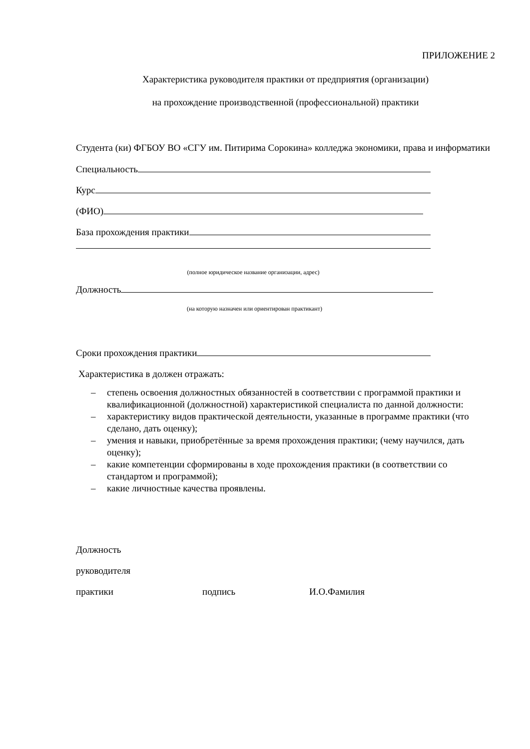ПРИЛОЖЕНИЕ 2
Характеристика руководителя практики от предприятия (организации)
на прохождение производственной (профессиональной) практики
Студента (ки) ФГБОУ ВО «СГУ им. Питирима Сорокина» колледжа экономики, права и информатики
Специальность
Курс
(ФИО)
База прохождения практики
(полное юридическое название организации, адрес)
Должность
(на которую назначен или ориентирован практикант)
Сроки прохождения практики
Характеристика в должен отражать:
– степень освоения должностных обязанностей в соответствии с программой практики и квалификационной (должностной) характеристикой специалиста по данной должности:
– характеристику видов практической деятельности, указанные в программе практики (что сделано, дать оценку);
– умения и навыки, приобретённые за время прохождения практики; (чему научился, дать оценку);
– какие компетенции сформированы в ходе прохождения практики (в соответствии со стандартом и программой);
– какие личностные качества проявлены.
Должность
руководителя
практики подпись И.О.Фамилия